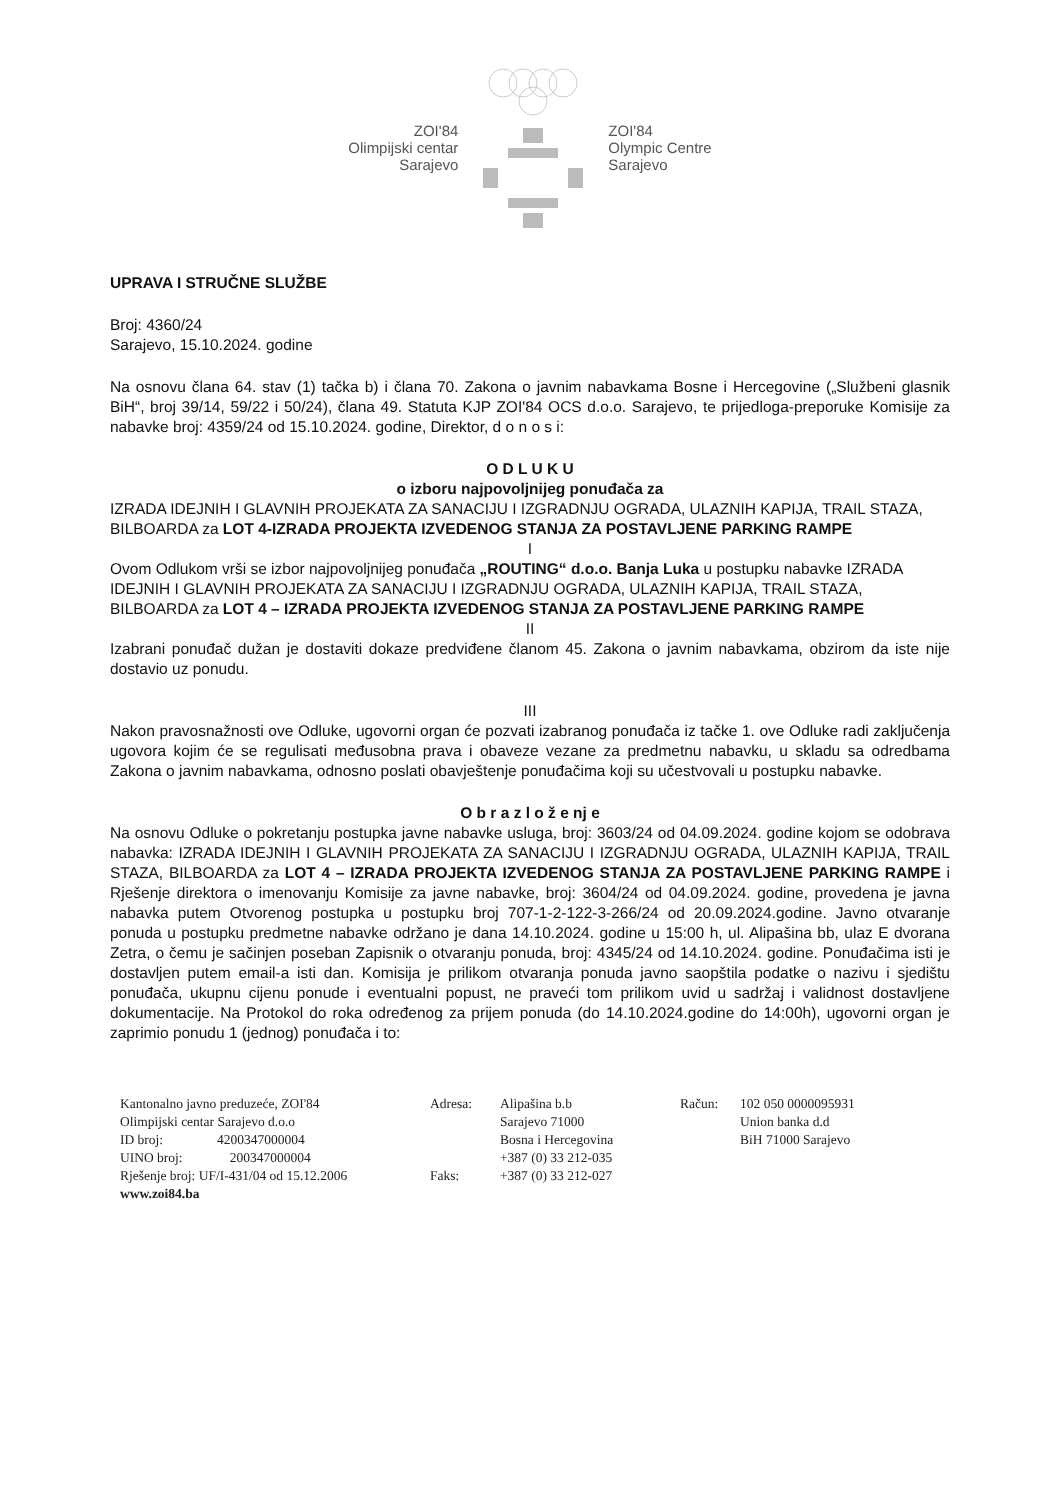ZOI'84
Olimpijski centar
Sarajevo
ZOI'84
Olympic Centre
Sarajevo
UPRAVA I STRUČNE SLUŽBE
Broj: 4360/24
Sarajevo, 15.10.2024. godine
Na osnovu člana 64. stav (1) tačka b) i člana 70. Zakona o javnim nabavkama Bosne i Hercegovine („Službeni glasnik BiH“, broj 39/14, 59/22 i 50/24), člana 49. Statuta KJP ZOI'84 OCS d.o.o. Sarajevo, te prijedloga-preporuke Komisije za nabavke broj: 4359/24 od 15.10.2024. godine, Direktor, d o n o s i:
O D L U K U
o izboru najpovoljnijeg ponuđača za
IZRADA IDEJNIH I GLAVNIH PROJEKATA ZA SANACIJU I IZGRADNJU OGRADA, ULAZNIH KAPIJA, TRAIL STAZA, BILBOARDA za LOT 4-IZRADA PROJEKTA IZVEDENOG STANJA ZA POSTAVLJENE PARKING RAMPE
I
Ovom Odlukom vrši se izbor najpovoljnijeg ponuđača „ROUTING“ d.o.o. Banja Luka u postupku nabavke IZRADA IDEJNIH I GLAVNIH PROJEKATA ZA SANACIJU I IZGRADNJU OGRADA, ULAZNIH KAPIJA, TRAIL STAZA, BILBOARDA za LOT 4 – IZRADA PROJEKTA IZVEDENOG STANJA ZA POSTAVLJENE PARKING RAMPE
II
Izabrani ponuđač dužan je dostaviti dokaze predviđene članom 45. Zakona o javnim nabavkama, obzirom da iste nije dostavio uz ponudu.
III
Nakon pravosnažnosti ove Odluke, ugovorni organ će pozvati izabranog ponuđača iz tačke 1. ove Odluke radi zaključenja ugovora kojim će se regulisati međusobna prava i obaveze vezane za predmetnu nabavku, u skladu sa odredbama Zakona o javnim nabavkama, odnosno poslati obavještenje ponuđačima koji su učestvovali u postupku nabavke.
O b r a z l o ž e nj e
Na osnovu Odluke o pokretanju postupka javne nabavke usluga, broj: 3603/24 od 04.09.2024. godine kojom se odobrava nabavka: IZRADA IDEJNIH I GLAVNIH PROJEKATA ZA SANACIJU I IZGRADNJU OGRADA, ULAZNIH KAPIJA, TRAIL STAZA, BILBOARDA za LOT 4 – IZRADA PROJEKTA IZVEDENOG STANJA ZA POSTAVLJENE PARKING RAMPE i Rješenje direktora o imenovanju Komisije za javne nabavke, broj: 3604/24 od 04.09.2024. godine, provedena je javna nabavka putem Otvorenog postupka u postupku broj 707-1-2-122-3-266/24 od 20.09.2024.godine. Javno otvaranje ponuda u postupku predmetne nabavke održano je dana 14.10.2024. godine u 15:00 h, ul. Alipašina bb, ulaz E dvorana Zetra, o čemu je sačinjen poseban Zapisnik o otvaranju ponuda, broj: 4345/24 od 14.10.2024. godine. Ponuđačima isti je dostavljen putem email-a isti dan. Komisija je prilikom otvaranja ponuda javno saopštila podatke o nazivu i sjedištu ponuđača, ukupnu cijenu ponude i eventualni popust, ne praveći tom prilikom uvid u sadržaj i validnost dostavljene dokumentacije. Na Protokol do roka određenog za prijem ponuda (do 14.10.2024.godine do 14:00h), ugovorni organ je zaprimio ponudu 1 (jednog) ponuđača i to:
Kantonalno javno preduzeće, ZOI'84
Olimpijski centar Sarajevo d.o.o
ID broj: 4200347000004
UINO broj: 200347000004
Rješenje broj: UF/I-431/04 od 15.12.2006
www.zoi84.ba
Adresa:
Faks:
Alipašina b.b
Sarajevo 71000
Bosna i Hercegovina
+387 (0) 33 212-035
+387 (0) 33 212-027
Račun:
102 050 0000095931
Union banka d.d
BiH 71000 Sarajevo